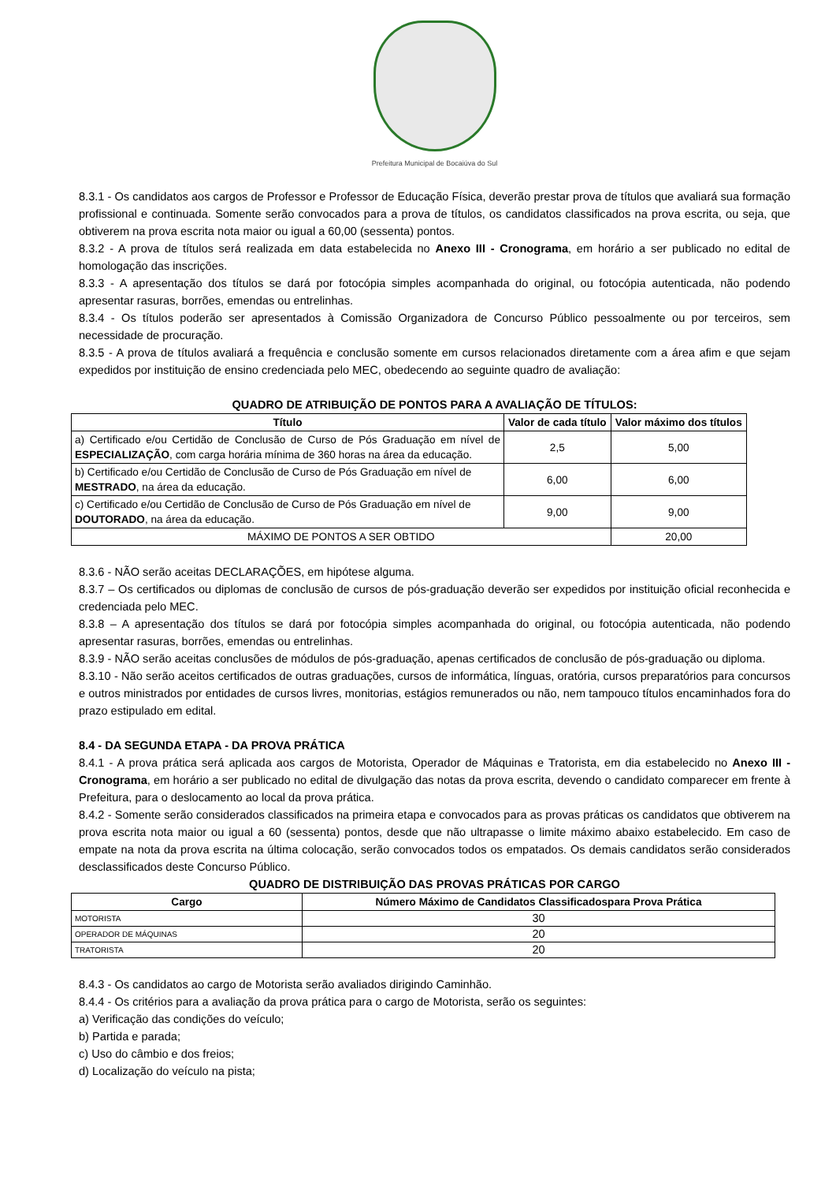Prefeitura Municipal de Bocaiúva do Sul
8.3.1 - Os candidatos aos cargos de Professor e Professor de Educação Física, deverão prestar prova de títulos que avaliará sua formação profissional e continuada. Somente serão convocados para a prova de títulos, os candidatos classificados na prova escrita, ou seja, que obtiverem na prova escrita nota maior ou igual a 60,00 (sessenta) pontos.
8.3.2 - A prova de títulos será realizada em data estabelecida no Anexo III - Cronograma, em horário a ser publicado no edital de homologação das inscrições.
8.3.3 - A apresentação dos títulos se dará por fotocópia simples acompanhada do original, ou fotocópia autenticada, não podendo apresentar rasuras, borrões, emendas ou entrelinhas.
8.3.4 - Os títulos poderão ser apresentados à Comissão Organizadora de Concurso Público pessoalmente ou por terceiros, sem necessidade de procuração.
8.3.5 - A prova de títulos avaliará a frequência e conclusão somente em cursos relacionados diretamente com a área afim e que sejam expedidos por instituição de ensino credenciada pelo MEC, obedecendo ao seguinte quadro de avaliação:
QUADRO DE ATRIBUIÇÃO DE PONTOS PARA A AVALIAÇÃO DE TÍTULOS:
| Título | Valor de cada título | Valor máximo dos títulos |
| --- | --- | --- |
| a) Certificado e/ou Certidão de Conclusão de Curso de Pós Graduação em nível de ESPECIALIZAÇÃO , com carga horária mínima de 360 horas na área da educação. | 2,5 | 5,00 |
| b) Certificado e/ou Certidão de Conclusão de Curso de Pós Graduação em nível de MESTRADO , na área da educação. | 6,00 | 6,00 |
| c) Certificado e/ou Certidão de Conclusão de Curso de Pós Graduação em nível de DOUTORADO , na área da educação. | 9,00 | 9,00 |
| MÁXIMO DE PONTOS A SER OBTIDO | | 20,00 |
8.3.6 - NÃO serão aceitas DECLARAÇÕES, em hipótese alguma.
8.3.7 – Os certificados ou diplomas de conclusão de cursos de pós-graduação deverão ser expedidos por instituição oficial reconhecida e credenciada pelo MEC.
8.3.8 – A apresentação dos títulos se dará por fotocópia simples acompanhada do original, ou fotocópia autenticada, não podendo apresentar rasuras, borrões, emendas ou entrelinhas.
8.3.9 - NÃO serão aceitas conclusões de módulos de pós-graduação, apenas certificados de conclusão de pós-graduação ou diploma.
8.3.10 - Não serão aceitos certificados de outras graduações, cursos de informática, línguas, oratória, cursos preparatórios para concursos e outros ministrados por entidades de cursos livres, monitorias, estágios remunerados ou não, nem tampouco títulos encaminhados fora do prazo estipulado em edital.
8.4 - DA SEGUNDA ETAPA - DA PROVA PRÁTICA
8.4.1 - A prova prática será aplicada aos cargos de Motorista, Operador de Máquinas e Tratorista, em dia estabelecido no Anexo III - Cronograma, em horário a ser publicado no edital de divulgação das notas da prova escrita, devendo o candidato comparecer em frente à Prefeitura, para o deslocamento ao local da prova prática.
8.4.2 - Somente serão considerados classificados na primeira etapa e convocados para as provas práticas os candidatos que obtiverem na prova escrita nota maior ou igual a 60 (sessenta) pontos, desde que não ultrapasse o limite máximo abaixo estabelecido. Em caso de empate na nota da prova escrita na última colocação, serão convocados todos os empatados. Os demais candidatos serão considerados desclassificados deste Concurso Público.
QUADRO DE DISTRIBUIÇÃO DAS PROVAS PRÁTICAS POR CARGO
| Cargo | Número Máximo de Candidatos Classificadospara Prova Prática |
| --- | --- |
| MOTORISTA | 30 |
| OPERADOR DE MÁQUINAS | 20 |
| TRATORISTA | 20 |
8.4.3 - Os candidatos ao cargo de Motorista serão avaliados dirigindo Caminhão.
8.4.4 - Os critérios para a avaliação da prova prática para o cargo de Motorista, serão os seguintes:
a) Verificação das condições do veículo;
b) Partida e parada;
c) Uso do câmbio e dos freios;
d) Localização do veículo na pista;